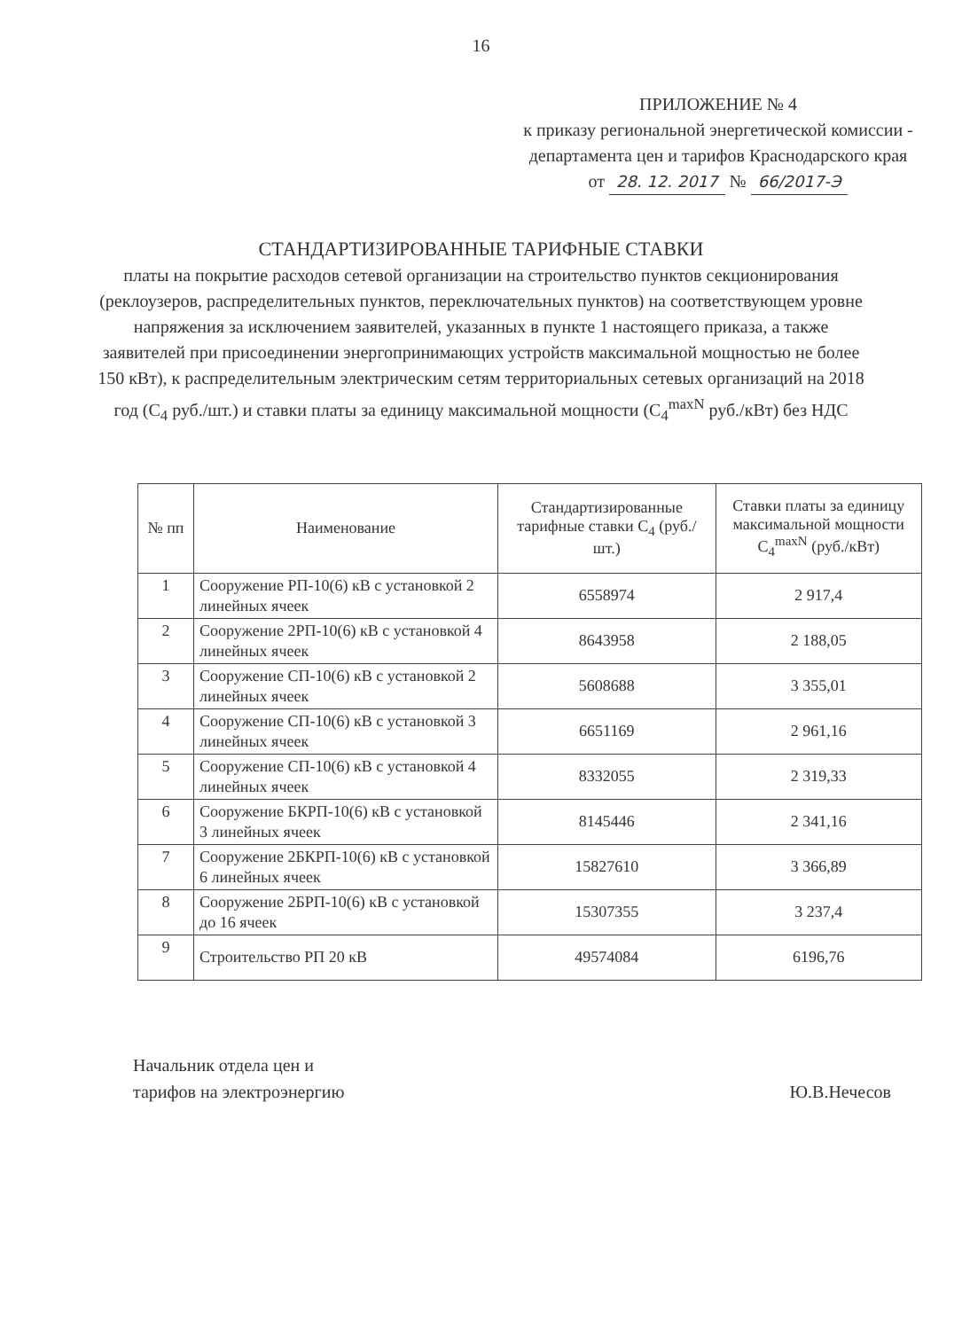16
ПРИЛОЖЕНИЕ № 4
к приказу региональной энергетической комиссии - департамента цен и тарифов Краснодарского края
от 28. 12. 2017 № 66/2017-Э
СТАНДАРТИЗИРОВАННЫЕ ТАРИФНЫЕ СТАВКИ
платы на покрытие расходов сетевой организации на строительство пунктов секционирования (реклоузеров, распределительных пунктов, переключательных пунктов) на соответствующем уровне напряжения за исключением заявителей, указанных в пункте 1 настоящего приказа, а также заявителей при присоединении энергопринимающих устройств максимальной мощностью не более 150 кВт), к распределительным электрическим сетям территориальных сетевых организаций на 2018 год (С<sub>4</sub> руб./шт.) и ставки платы за единицу максимальной мощности (С<sub>4</sub><sup>maxN</sup> руб./кВт) без НДС
| № пп | Наименование | Стандартизированные тарифные ставки С<sub>4</sub> (руб./шт.) | Ставки платы за единицу максимальной мощности С<sub>4</sub><sup>maxN</sup> (руб./кВт) |
| --- | --- | --- | --- |
| 1 | Сооружение РП-10(6) кВ с установкой 2 линейных ячеек | 6558974 | 2 917,4 |
| 2 | Сооружение 2РП-10(6) кВ с установкой 4 линейных ячеек | 8643958 | 2 188,05 |
| 3 | Сооружение СП-10(6) кВ с установкой 2 линейных ячеек | 5608688 | 3 355,01 |
| 4 | Сооружение СП-10(6) кВ с установкой 3 линейных ячеек | 6651169 | 2 961,16 |
| 5 | Сооружение СП-10(6) кВ с установкой 4 линейных ячеек | 8332055 | 2 319,33 |
| 6 | Сооружение БКРП-10(6) кВ с установкой 3 линейных ячеек | 8145446 | 2 341,16 |
| 7 | Сооружение 2БКРП-10(6) кВ с установкой 6 линейных ячеек | 15827610 | 3 366,89 |
| 8 | Сооружение 2БРП-10(6) кВ с установкой до 16 ячеек | 15307355 | 3 237,4 |
| 9 | Строительство РП 20 кВ | 49574084 | 6196,76 |
Начальник отдела цен и
тарифов на электроэнергию
Ю.В.Нечесов